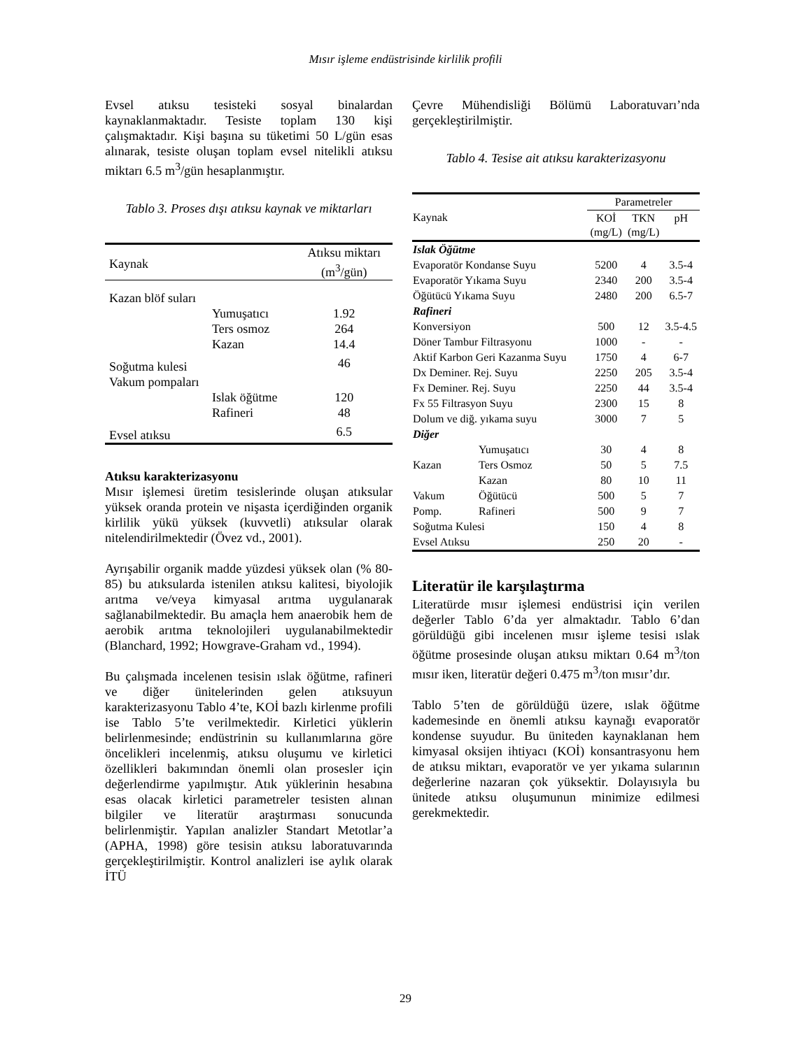Mısır işleme endüstrisinde kirlilik profili
Evsel atıksu tesisteki sosyal binalardan kaynaklanmaktadır. Tesiste toplam 130 kişi çalışmaktadır. Kişi başına su tüketimi 50 L/gün esas alınarak, tesiste oluşan toplam evsel nitelikli atıksu miktarı 6.5 m<sup>3</sup>/gün hesaplanmıştır.
Tablo 3. Proses dışı atıksu kaynak ve miktarları
| Kaynak | | Atıksu miktarı (m<sup>3</sup>/gün) |
| Kazan blöf suları | | |
| | Yumuşatıcı | 1.92 |
| | Ters osmoz | 264 |
| | Kazan | 14.4 |
| Soğutma kulesi | | 46 |
| Vakum pompaları | | |
| | Islak öğütme | 120 |
| | Rafineri | 48 |
| Evsel atıksu | | 6.5 |
Atıksu karakterizasyonu
Mısır işlemesi üretim tesislerinde oluşan atıksular yüksek oranda protein ve nişasta içerdiğinden organik kirlilik yükü yüksek (kuvvetli) atıksular olarak nitelendirilmektedir (Övez vd., 2001).
Ayrışabilir organik madde yüzdesi yüksek olan (% 80-85) bu atıksularda istenilen atıksu kalitesi, biyolojik arıtma ve/veya kimyasal arıtma uygulanarak sağlanabilmektedir. Bu amaçla hem anaerobik hem de aerobik arıtma teknolojileri uygulanabilmektedir (Blanchard, 1992; Howgrave-Graham vd., 1994).
Bu çalışmada incelenen tesisin ıslak öğütme, rafineri ve diğer ünitelerinden gelen atıksuyun karakterizasyonu Tablo 4’te, KOİ bazlı kirlenme profili ise Tablo 5’te verilmektedir. Kirletici yüklerin belirlenmesinde; endüstrinin su kullanımlarına göre öncelikleri incelenmiş, atıksu oluşumu ve kirletici özellikleri bakımından önemli olan prosesler için değerlendirme yapılmıştır. Atık yüklerinin hesabına esas olacak kirletici parametreler tesisten alınan bilgiler ve literatür araştırması sonucunda belirlenmiştir. Yapılan analizler Standart Metotlar’a (APHA, 1998) göre tesisin atıksu laboratuvarında gerçekleştirilmiştir. Kontrol analizleri ise aylık olarak İTÜ
Çevre Mühendisliği Bölümü Laboratuvarı’nda gerçekleştirilmiştir.
Tablo 4. Tesise ait atıksu karakterizasyonu
| Kaynak | | Parametreler | | |
| | | KOİ (mg/L) | TKN (mg/L) | pH |
| Islak Öğütme | | | | |
| Evaporatör Kondanse Suyu | | 5200 | 4 | 3.5-4 |
| Evaporatör Yıkama Suyu | | 2340 | 200 | 3.5-4 |
| Öğütücü Yıkama Suyu | | 2480 | 200 | 6.5-7 |
| Rafineri | | | | |
| Konversiyon | | 500 | 12 | 3.5-4.5 |
| Döner Tambur Filtrasyonu | | 1000 | - | - |
| Aktif Karbon Geri Kazanma Suyu | | 1750 | 4 | 6-7 |
| Dx Deminer. Rej. Suyu | | 2250 | 205 | 3.5-4 |
| Fx Deminer. Rej. Suyu | | 2250 | 44 | 3.5-4 |
| Fx 55 Filtrasyon Suyu | | 2300 | 15 | 8 |
| Dolum ve diğ. yıkama suyu | | 3000 | 7 | 5 |
| Diğer | | | | |
| Kazan | Yumuşatıcı | 30 | 4 | 8 |
| | Ters Osmoz | 50 | 5 | 7.5 |
| | Kazan | 80 | 10 | 11 |
| Vakum | Öğütücü | 500 | 5 | 7 |
| Pomp. | Rafineri | 500 | 9 | 7 |
| Soğutma Kulesi | | 150 | 4 | 8 |
| Evsel Atıksu | | 250 | 20 | - |
Literatür ile karşılaştırma
Literatürde mısır işlemesi endüstrisi için verilen değerler Tablo 6’da yer almaktadır. Tablo 6’dan görüldüğü gibi incelenen mısır işleme tesisi ıslak öğütme prosesinde oluşan atıksu miktarı 0.64 m<sup>3</sup>/ton mısır iken, literatür değeri 0.475 m<sup>3</sup>/ton mısır’dır.
Tablo 5’ten de görüldüğü üzere, ıslak öğütme kademesinde en önemli atıksu kaynağı evaporatör kondense suyudur. Bu üniteden kaynaklanan hem kimyasal oksijen ihtiyacı (KOİ) konsantrasyonu hem de atıksu miktarı, evaporatör ve yer yıkama sularının değerlerine nazaran çok yüksektir. Dolayısıyla bu ünitede atıksu oluşumunun minimize edilmesi gerekmektedir.
29